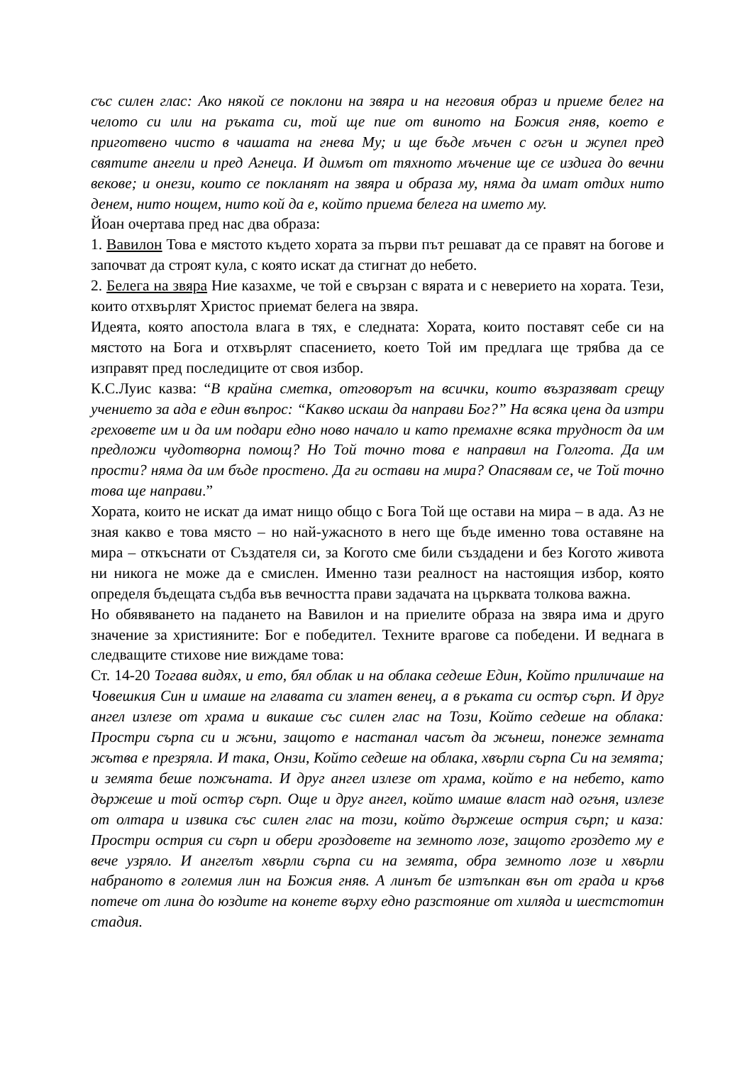със силен глас: Ако някой се поклони на звяра и на неговия образ и приеме белег на челото си или на ръката си, той ще пие от виното на Божия гняв, което е приготвено чисто в чашата на гнева Му; и ще бъде мъчен с огън и жупел пред святите ангели и пред Агнеца. И димът от тяхното мъчение ще се издига до вечни векове; и онези, които се покланят на звяра и образа му, няма да имат отдих нито денем, нито нощем, нито кой да е, който приема белега на името му.
Йоан очертава пред нас два образа:
1. Вавилон Това е мястото където хората за първи път решават да се правят на богове и започват да строят кула, с която искат да стигнат до небето.
2. Белега на звяра Ние казахме, че той е свързан с вярата и с неверието на хората. Тези, които отхвърлят Христос приемат белега на звяра.
Идеята, която апостола влага в тях, е следната: Хората, които поставят себе си на мястото на Бога и отхвърлят спасението, което Той им предлага ще трябва да се изправят пред последиците от своя избор.
К.С.Луис казва: “В крайна сметка, отговорът на всички, които възразяват срещу учението за ада е един въпрос: “Какво искаш да направи Бог?” На всяка цена да изтри греховете им и да им подари едно ново начало и като премахне всяка трудност да им предложи чудотворна помощ? Но Той точно това е направил на Голгота. Да им прости? няма да им бъде простено. Да ги остави на мира? Опасявам се, че Той точно това ще направи.”
Хората, които не искат да имат нищо общо с Бога Той ще остави на мира – в ада. Аз не зная какво е това място – но най-ужасното в него ще бъде именно това оставяне на мира – откъснати от Създателя си, за Когото сме били създадени и без Когото живота ни никога не може да е смислен. Именно тази реалност на настоящия избор, която определя бъдещата съдба във вечността прави задачата на църквата толкова важна.
Но обявяването на падането на Вавилон и на приелите образа на звяра има и друго значение за християните: Бог е победител. Техните врагове са победени. И веднага в следващите стихове ние виждаме това:
Ст. 14-20 Тогава видях, и ето, бял облак и на облака седеше Един, Който приличаше на Човешкия Син и имаше на главата си златен венец, а в ръката си остър сърп. И друг ангел излезе от храма и викаше със силен глас на Този, Който седеше на облака: Простри сърпа си и жъни, защото е настанал часът да жънеш, понеже земната жътва е презряла. И така, Онзи, Който седеше на облака, хвърли сърпа Си на земята; и земята беше пожъната. И друг ангел излезе от храма, който е на небето, като държеше и той остър сърп. Още и друг ангел, който имаше власт над огъня, излезе от олтара и извика със силен глас на този, който държеше острия сърп; и каза: Простри острия си сърп и обери гроздовете на земното лозе, защото гроздето му е вече узряло. И ангелът хвърли сърпа си на земята, обра земното лозе и хвърли набраното в големия лин на Божия гняв. А линът бе изтъпкан вън от града и кръв потече от лина до юздите на конете върху едно разстояние от хиляда и шестстотин стадия.